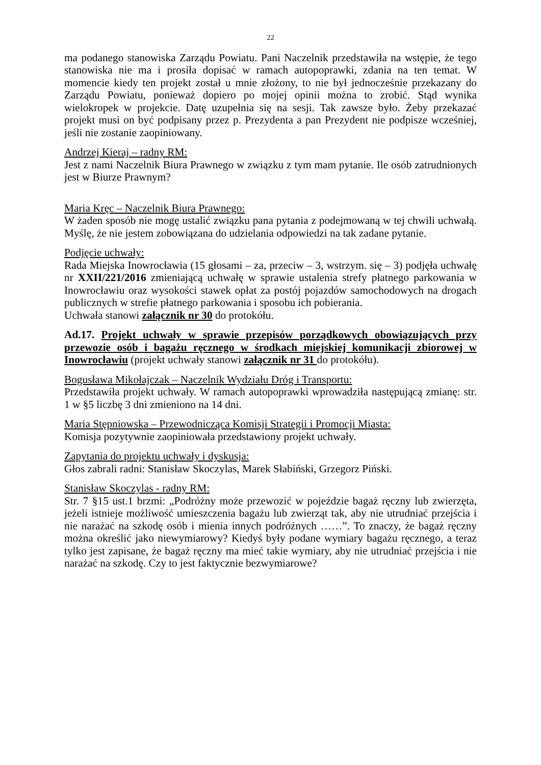22
ma podanego stanowiska Zarządu Powiatu. Pani Naczelnik przedstawiła na wstępie, że tego stanowiska nie ma i prosiła dopisać w ramach autopoprawki, zdania na ten temat. W momencie kiedy ten projekt został u mnie złożony, to nie był jednocześnie przekazany do Zarządu Powiatu, ponieważ dopiero po mojej opinii można to zrobić. Stąd wynika wielokropek w projekcie. Datę uzupełnia się na sesji. Tak zawsze było. Żeby przekazać projekt musi on być podpisany przez p. Prezydenta a pan Prezydent nie podpisze wcześniej, jeśli nie zostanie zaopiniowany.
Andrzej Kieraj – radny RM:
Jest z nami Naczelnik Biura Prawnego w związku z tym mam pytanie. Ile osób zatrudnionych jest w Biurze Prawnym?
Maria Kręc – Naczelnik Biura Prawnego:
W żaden sposób nie mogę ustalić związku pana pytania z podejmowaną w tej chwili uchwałą. Myślę, że nie jestem zobowiązana do udzielania odpowiedzi na tak zadane pytanie.
Podjęcie uchwały:
Rada Miejska Inowrocławia (15 głosami – za, przeciw – 3, wstrzym. się – 3) podjęła uchwałę nr XXII/221/2016 zmieniającą uchwałę w sprawie ustalenia strefy płatnego parkowania w Inowrocławiu oraz wysokości stawek opłat za postój pojazdów samochodowych na drogach publicznych w strefie płatnego parkowania i sposobu ich pobierania.
Uchwała stanowi załącznik nr 30 do protokółu.
Ad.17. Projekt uchwały w sprawie przepisów porządkowych obowiązujących przy przewozie osób i bagażu ręcznego w środkach miejskiej komunikacji zbiorowej w Inowrocławiu (projekt uchwały stanowi załącznik nr 31 do protokółu).
Bogusława Mikołajczak – Naczelnik Wydziału Dróg i Transportu:
Przedstawiła projekt uchwały. W ramach autopoprawki wprowadziła następującą zmianę: str. 1 w §5 liczbę 3 dni zmieniono na 14 dni.
Maria Stępniowska – Przewodnicząca Komisji Strategii i Promocji Miasta:
Komisja pozytywnie zaopiniowała przedstawiony projekt uchwały.
Zapytania do projektu uchwały i dyskusja:
Głos zabrali radni: Stanisław Skoczylas, Marek Słabiński, Grzegorz Piński.
Stanisław Skoczylas - radny RM:
Str. 7 §15 ust.1 brzmi: „Podróżny może przewozić w pojeździe bagaż ręczny lub zwierzęta, jeżeli istnieje możliwość umieszczenia bagażu lub zwierząt tak, aby nie utrudniać przejścia i nie narażać na szkodę osób i mienia innych podróżnych ……”. To znaczy, że bagaż ręczny można określić jako niewymiarowy? Kiedyś były podane wymiary bagażu ręcznego, a teraz tylko jest zapisane, że bagaż ręczny ma mieć takie wymiary, aby nie utrudniać przejścia i nie narażać na szkodę. Czy to jest faktycznie bezwymiarowe?